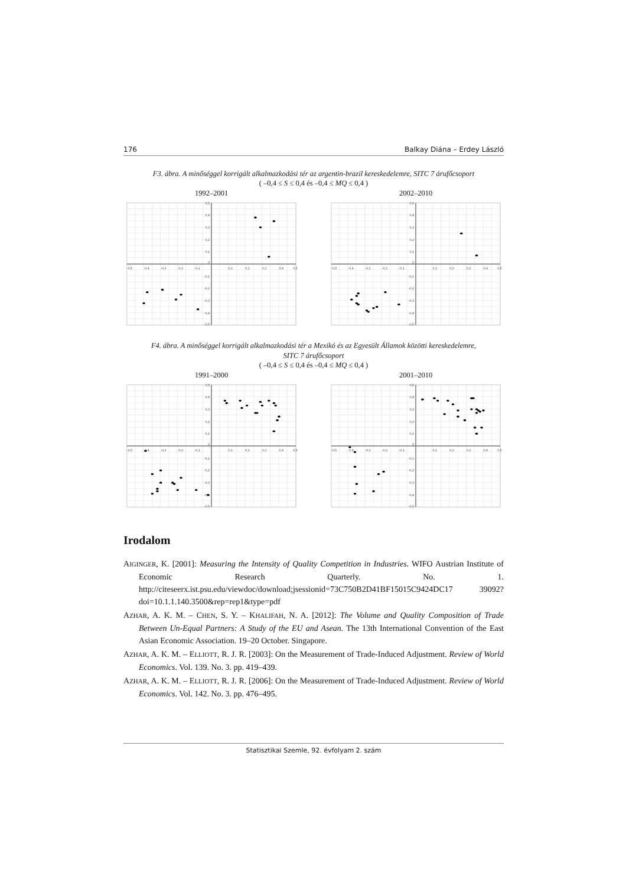176 Balkay Diána – Erdey László
F3. ábra. A minőséggel korrigált alkalmazkodási tér az argentin-brazil kereskedelemre, SITC 7 árufőcsoport
( –0,4 ≤ S ≤ 0,4 és –0,4 ≤ MQ ≤ 0,4 )
1992–2001
-0,5
-0,4
-0,3
-0,2
-0,1
0,1
0,2
0,3
0,4
0,5
0,5
0,4
0,3
0,2
0,1
0
-0,1
-0,2
-0,3
-0,4
-0,5
2002–2010
-0,5
-0,4
-0,3
-0,2
-0,1
0,1
0,2
0,3
0,4
0,5
0,5
0,4
0,3
0,2
0,1
0
-0,1
-0,2
-0,3
-0,4
-0,5
F4. ábra. A minőséggel korrigált alkalmazkodási tér a Mexikó és az Egyesült Államok közötti kereskedelemre,
SITC 7 árufőcsoport
( –0,4 ≤ S ≤ 0,4 és –0,4 ≤ MQ ≤ 0,4 )
1991–2000
-0,5
-0,4
-0,3
-0,2
-0,1
0,1
0,2
0,3
0,4
0,5
0,5
0,4
0,3
0,2
0,1
0
-0,1
-0,2
-0,3
-0,4
-0,5
2001–2010
-0,5
-0,4
-0,3
-0,2
-0,1
0,1
0,2
0,3
0,4
0,5
0,5
0,4
0,3
0,2
0,1
0
-0,1
-0,2
-0,3
-0,4
-0,5
Irodalom
AIGINGER, K. [2001]: Measuring the Intensity of Quality Competition in Industries. WIFO Austrian Institute of Economic Research Quarterly. No. 1. http://citeseerx.ist.psu.edu/viewdoc/download;jsessionid=73C750B2D41BF15015C9424DC17 39092?doi=10.1.1.140.3500&rep=rep1&type=pdf
AZHAR, A. K. M. – CHEN, S. Y. – KHALIFAH, N. A. [2012]: The Volume and Quality Composition of Trade Between Un-Equal Partners: A Study of the EU and Asean. The 13th International Convention of the East Asian Economic Association. 19–20 October. Singapore.
AZHAR, A. K. M. – ELLIOTT, R. J. R. [2003]: On the Measurement of Trade-Induced Adjustment. Review of World Economics. Vol. 139. No. 3. pp. 419–439.
AZHAR, A. K. M. – ELLIOTT, R. J. R. [2006]: On the Measurement of Trade-Induced Adjustment. Review of World Economics. Vol. 142. No. 3. pp. 476–495.
Statisztikai Szemle, 92. évfolyam 2. szám